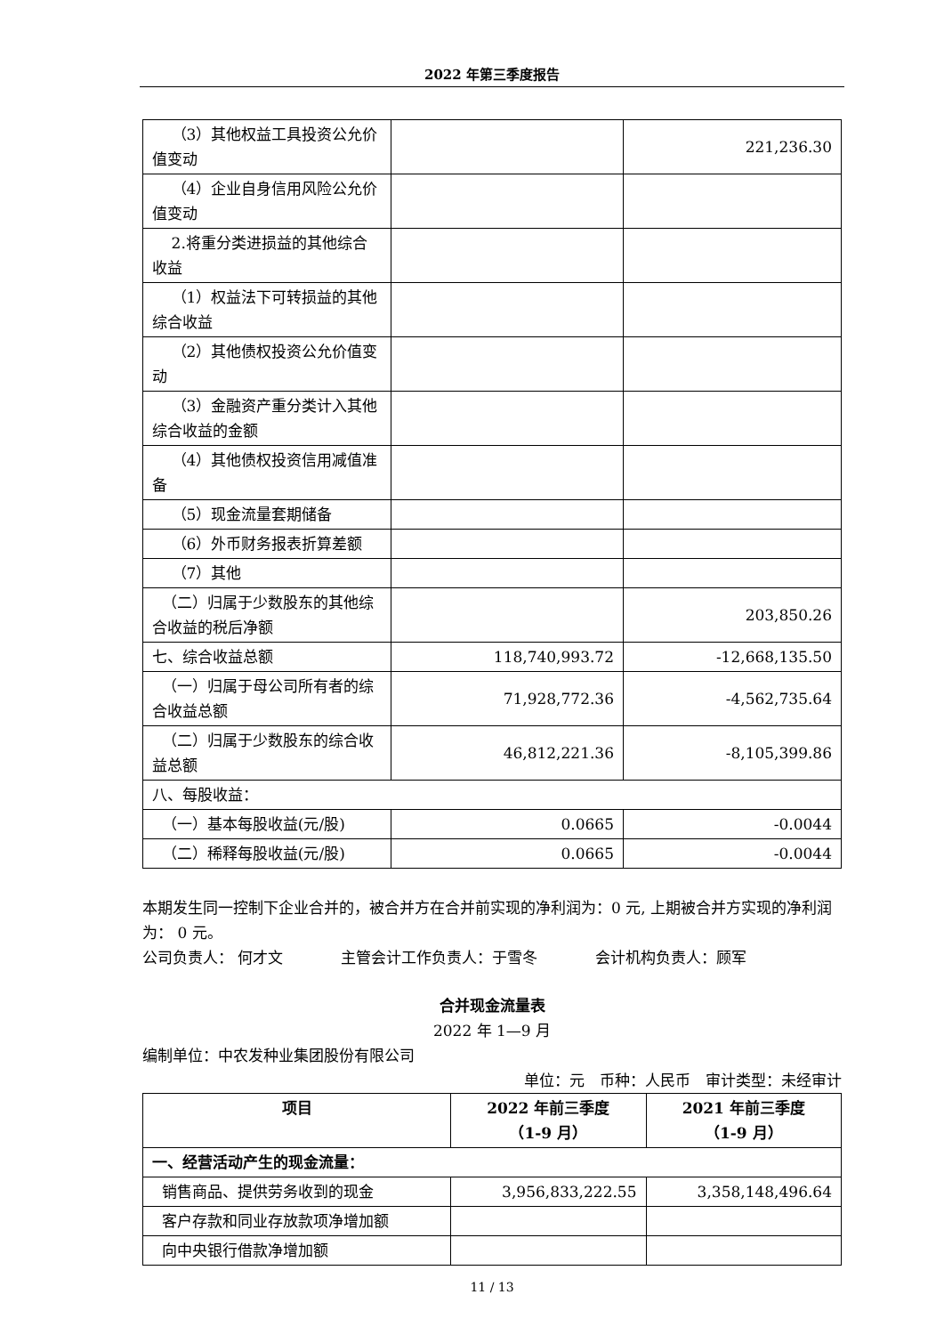2022 年第三季度报告
| （3）其他权益工具投资公允价值变动 | | 221,236.30 |
| （4）企业自身信用风险公允价值变动 | | |
| 2.将重分类进损益的其他综合收益 | | |
| （1）权益法下可转损益的其他综合收益 | | |
| （2）其他债权投资公允价值变动 | | |
| （3）金融资产重分类计入其他综合收益的金额 | | |
| （4）其他债权投资信用减值准备 | | |
| （5）现金流量套期储备 | | |
| （6）外币财务报表折算差额 | | |
| （7）其他 | | |
| （二）归属于少数股东的其他综合收益的税后净额 | | 203,850.26 |
| 七、综合收益总额 | 118,740,993.72 | -12,668,135.50 |
| （一）归属于母公司所有者的综合收益总额 | 71,928,772.36 | -4,562,735.64 |
| （二）归属于少数股东的综合收益总额 | 46,812,221.36 | -8,105,399.86 |
| 八、每股收益： | | |
| （一）基本每股收益(元/股) | 0.0665 | -0.0044 |
| （二）稀释每股收益(元/股) | 0.0665 | -0.0044 |
本期发生同一控制下企业合并的，被合并方在合并前实现的净利润为：0 元, 上期被合并方实现的净利润为： 0 元。
公司负责人： 何才文 主管会计工作负责人：于雪冬 会计机构负责人：顾军
合并现金流量表
2022 年 1—9 月
编制单位：中农发种业集团股份有限公司
单位：元　币种：人民币　审计类型：未经审计
| 项目 | 2022 年前三季度 （1-9 月） | 2021 年前三季度 （1-9 月） |
| --- | --- | --- |
| 一、经营活动产生的现金流量： | | |
| 销售商品、提供劳务收到的现金 | 3,956,833,222.55 | 3,358,148,496.64 |
| 客户存款和同业存放款项净增加额 | | |
| 向中央银行借款净增加额 | | |
11 / 13